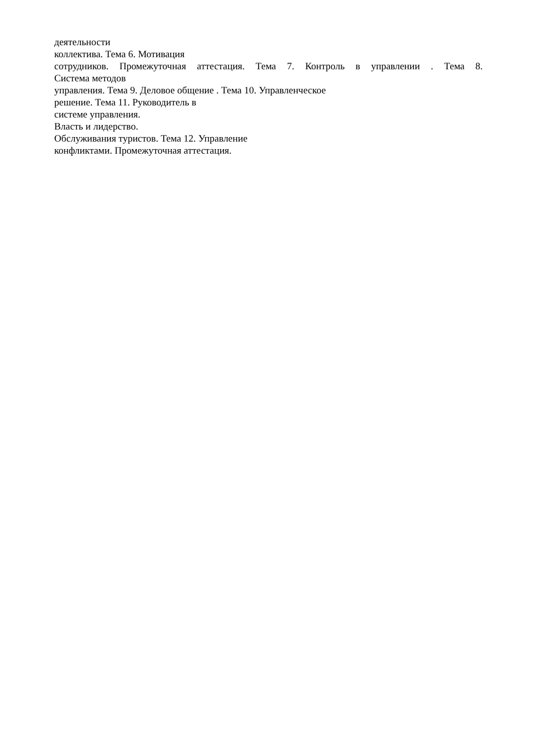деятельности
коллектива. Тема 6. Мотивация
сотрудников. Промежуточная аттестация. Тема 7. Контроль в управлении . Тема 8.
Система методов
управления. Тема 9. Деловое общение . Тема 10. Управленческое
решение. Тема 11. Руководитель в
системе управления.
Власть и лидерство.
Обслуживания туристов. Тема 12. Управление
конфликтами. Промежуточная аттестация.